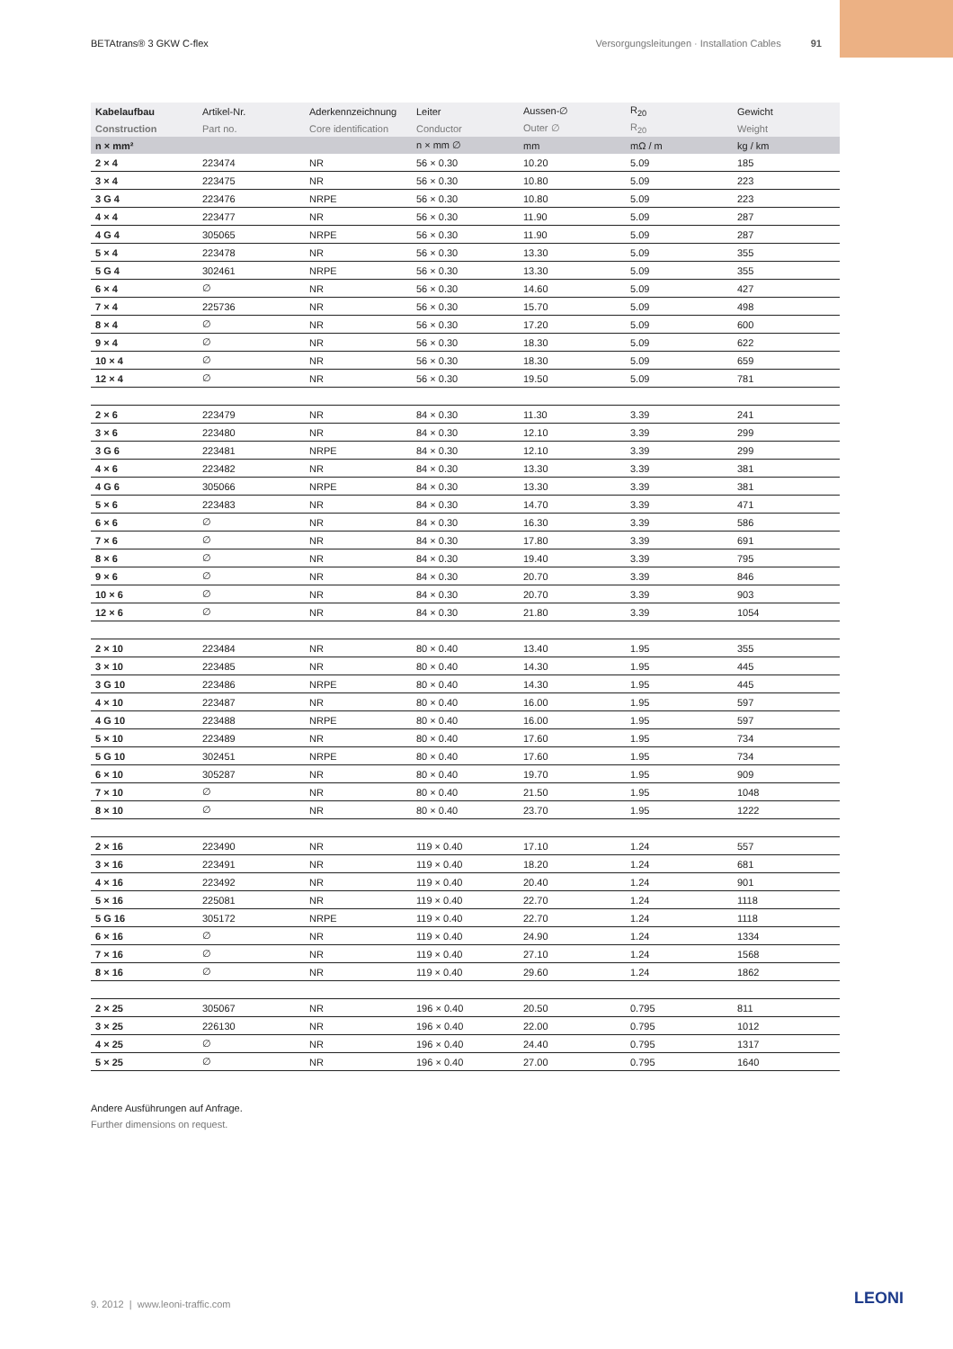BETAtrans® 3 GKW C-flex Versorgungsleitungen · Installation Cables 91
| Kabelaufbau | Artikel-Nr. | Aderkennzeichnung | Leiter | Aussen-∅ | R<sub>20</sub> | Gewicht |
| --- | --- | --- | --- | --- | --- | --- |
| Construction | Part no. | Core identification | Conductor | Outer ∅ | R<sub>20</sub> | Weight |
| n × mm² | | | n × mm ∅ | mm | mΩ / m | kg / km |
| 2 × 4 | 223474 | NR | 56 × 0.30 | 10.20 | 5.09 | 185 |
| 3 × 4 | 223475 | NR | 56 × 0.30 | 10.80 | 5.09 | 223 |
| 3 G 4 | 223476 | NRPE | 56 × 0.30 | 10.80 | 5.09 | 223 |
| 4 × 4 | 223477 | NR | 56 × 0.30 | 11.90 | 5.09 | 287 |
| 4 G 4 | 305065 | NRPE | 56 × 0.30 | 11.90 | 5.09 | 287 |
| 5 × 4 | 223478 | NR | 56 × 0.30 | 13.30 | 5.09 | 355 |
| 5 G 4 | 302461 | NRPE | 56 × 0.30 | 13.30 | 5.09 | 355 |
| 6 × 4 | ∅ | NR | 56 × 0.30 | 14.60 | 5.09 | 427 |
| 7 × 4 | 225736 | NR | 56 × 0.30 | 15.70 | 5.09 | 498 |
| 8 × 4 | ∅ | NR | 56 × 0.30 | 17.20 | 5.09 | 600 |
| 9 × 4 | ∅ | NR | 56 × 0.30 | 18.30 | 5.09 | 622 |
| 10 × 4 | ∅ | NR | 56 × 0.30 | 18.30 | 5.09 | 659 |
| 12 × 4 | ∅ | NR | 56 × 0.30 | 19.50 | 5.09 | 781 |
| 2 × 6 | 223479 | NR | 84 × 0.30 | 11.30 | 3.39 | 241 |
| 3 × 6 | 223480 | NR | 84 × 0.30 | 12.10 | 3.39 | 299 |
| 3 G 6 | 223481 | NRPE | 84 × 0.30 | 12.10 | 3.39 | 299 |
| 4 × 6 | 223482 | NR | 84 × 0.30 | 13.30 | 3.39 | 381 |
| 4 G 6 | 305066 | NRPE | 84 × 0.30 | 13.30 | 3.39 | 381 |
| 5 × 6 | 223483 | NR | 84 × 0.30 | 14.70 | 3.39 | 471 |
| 6 × 6 | ∅ | NR | 84 × 0.30 | 16.30 | 3.39 | 586 |
| 7 × 6 | ∅ | NR | 84 × 0.30 | 17.80 | 3.39 | 691 |
| 8 × 6 | ∅ | NR | 84 × 0.30 | 19.40 | 3.39 | 795 |
| 9 × 6 | ∅ | NR | 84 × 0.30 | 20.70 | 3.39 | 846 |
| 10 × 6 | ∅ | NR | 84 × 0.30 | 20.70 | 3.39 | 903 |
| 12 × 6 | ∅ | NR | 84 × 0.30 | 21.80 | 3.39 | 1054 |
| 2 × 10 | 223484 | NR | 80 × 0.40 | 13.40 | 1.95 | 355 |
| 3 × 10 | 223485 | NR | 80 × 0.40 | 14.30 | 1.95 | 445 |
| 3 G 10 | 223486 | NRPE | 80 × 0.40 | 14.30 | 1.95 | 445 |
| 4 × 10 | 223487 | NR | 80 × 0.40 | 16.00 | 1.95 | 597 |
| 4 G 10 | 223488 | NRPE | 80 × 0.40 | 16.00 | 1.95 | 597 |
| 5 × 10 | 223489 | NR | 80 × 0.40 | 17.60 | 1.95 | 734 |
| 5 G 10 | 302451 | NRPE | 80 × 0.40 | 17.60 | 1.95 | 734 |
| 6 × 10 | 305287 | NR | 80 × 0.40 | 19.70 | 1.95 | 909 |
| 7 × 10 | ∅ | NR | 80 × 0.40 | 21.50 | 1.95 | 1048 |
| 8 × 10 | ∅ | NR | 80 × 0.40 | 23.70 | 1.95 | 1222 |
| 2 × 16 | 223490 | NR | 119 × 0.40 | 17.10 | 1.24 | 557 |
| 3 × 16 | 223491 | NR | 119 × 0.40 | 18.20 | 1.24 | 681 |
| 4 × 16 | 223492 | NR | 119 × 0.40 | 20.40 | 1.24 | 901 |
| 5 × 16 | 225081 | NR | 119 × 0.40 | 22.70 | 1.24 | 1118 |
| 5 G 16 | 305172 | NRPE | 119 × 0.40 | 22.70 | 1.24 | 1118 |
| 6 × 16 | ∅ | NR | 119 × 0.40 | 24.90 | 1.24 | 1334 |
| 7 × 16 | ∅ | NR | 119 × 0.40 | 27.10 | 1.24 | 1568 |
| 8 × 16 | ∅ | NR | 119 × 0.40 | 29.60 | 1.24 | 1862 |
| 2 × 25 | 305067 | NR | 196 × 0.40 | 20.50 | 0.795 | 811 |
| 3 × 25 | 226130 | NR | 196 × 0.40 | 22.00 | 0.795 | 1012 |
| 4 × 25 | ∅ | NR | 196 × 0.40 | 24.40 | 0.795 | 1317 |
| 5 × 25 | ∅ | NR | 196 × 0.40 | 27.00 | 0.795 | 1640 |
Andere Ausführungen auf Anfrage.
Further dimensions on request.
9. 2012 | www.leoni-traffic.com
LEONI